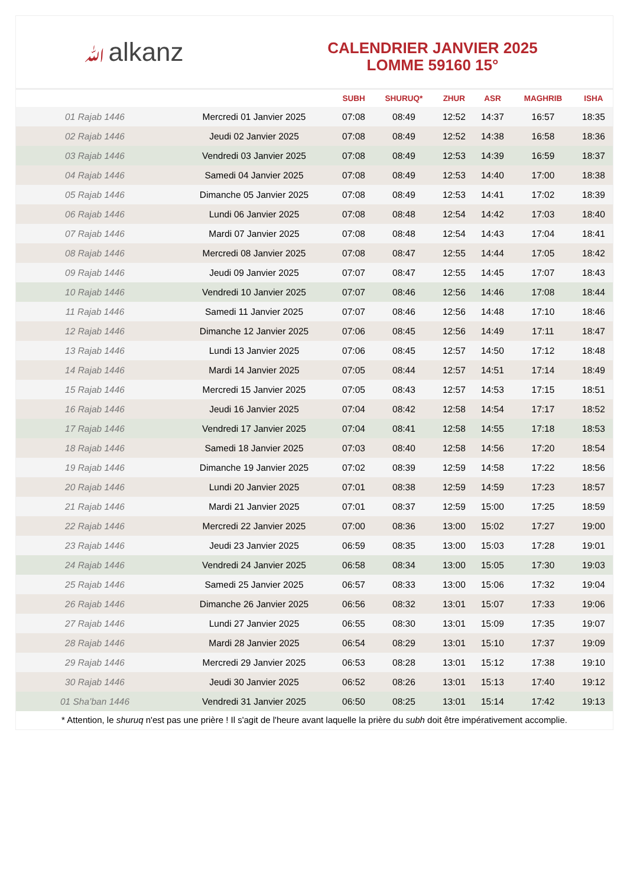ﷲalkanz
CALENDRIER JANVIER 2025
LOMME 59160 15°
| | | SUBH | SHURUQ* | ZHUR | ASR | MAGHRIB | ISHA |
| --- | --- | --- | --- | --- | --- | --- | --- |
| 01 Rajab 1446 | Mercredi 01 Janvier 2025 | 07:08 | 08:49 | 12:52 | 14:37 | 16:57 | 18:35 |
| 02 Rajab 1446 | Jeudi 02 Janvier 2025 | 07:08 | 08:49 | 12:52 | 14:38 | 16:58 | 18:36 |
| 03 Rajab 1446 | Vendredi 03 Janvier 2025 | 07:08 | 08:49 | 12:53 | 14:39 | 16:59 | 18:37 |
| 04 Rajab 1446 | Samedi 04 Janvier 2025 | 07:08 | 08:49 | 12:53 | 14:40 | 17:00 | 18:38 |
| 05 Rajab 1446 | Dimanche 05 Janvier 2025 | 07:08 | 08:49 | 12:53 | 14:41 | 17:02 | 18:39 |
| 06 Rajab 1446 | Lundi 06 Janvier 2025 | 07:08 | 08:48 | 12:54 | 14:42 | 17:03 | 18:40 |
| 07 Rajab 1446 | Mardi 07 Janvier 2025 | 07:08 | 08:48 | 12:54 | 14:43 | 17:04 | 18:41 |
| 08 Rajab 1446 | Mercredi 08 Janvier 2025 | 07:08 | 08:47 | 12:55 | 14:44 | 17:05 | 18:42 |
| 09 Rajab 1446 | Jeudi 09 Janvier 2025 | 07:07 | 08:47 | 12:55 | 14:45 | 17:07 | 18:43 |
| 10 Rajab 1446 | Vendredi 10 Janvier 2025 | 07:07 | 08:46 | 12:56 | 14:46 | 17:08 | 18:44 |
| 11 Rajab 1446 | Samedi 11 Janvier 2025 | 07:07 | 08:46 | 12:56 | 14:48 | 17:10 | 18:46 |
| 12 Rajab 1446 | Dimanche 12 Janvier 2025 | 07:06 | 08:45 | 12:56 | 14:49 | 17:11 | 18:47 |
| 13 Rajab 1446 | Lundi 13 Janvier 2025 | 07:06 | 08:45 | 12:57 | 14:50 | 17:12 | 18:48 |
| 14 Rajab 1446 | Mardi 14 Janvier 2025 | 07:05 | 08:44 | 12:57 | 14:51 | 17:14 | 18:49 |
| 15 Rajab 1446 | Mercredi 15 Janvier 2025 | 07:05 | 08:43 | 12:57 | 14:53 | 17:15 | 18:51 |
| 16 Rajab 1446 | Jeudi 16 Janvier 2025 | 07:04 | 08:42 | 12:58 | 14:54 | 17:17 | 18:52 |
| 17 Rajab 1446 | Vendredi 17 Janvier 2025 | 07:04 | 08:41 | 12:58 | 14:55 | 17:18 | 18:53 |
| 18 Rajab 1446 | Samedi 18 Janvier 2025 | 07:03 | 08:40 | 12:58 | 14:56 | 17:20 | 18:54 |
| 19 Rajab 1446 | Dimanche 19 Janvier 2025 | 07:02 | 08:39 | 12:59 | 14:58 | 17:22 | 18:56 |
| 20 Rajab 1446 | Lundi 20 Janvier 2025 | 07:01 | 08:38 | 12:59 | 14:59 | 17:23 | 18:57 |
| 21 Rajab 1446 | Mardi 21 Janvier 2025 | 07:01 | 08:37 | 12:59 | 15:00 | 17:25 | 18:59 |
| 22 Rajab 1446 | Mercredi 22 Janvier 2025 | 07:00 | 08:36 | 13:00 | 15:02 | 17:27 | 19:00 |
| 23 Rajab 1446 | Jeudi 23 Janvier 2025 | 06:59 | 08:35 | 13:00 | 15:03 | 17:28 | 19:01 |
| 24 Rajab 1446 | Vendredi 24 Janvier 2025 | 06:58 | 08:34 | 13:00 | 15:05 | 17:30 | 19:03 |
| 25 Rajab 1446 | Samedi 25 Janvier 2025 | 06:57 | 08:33 | 13:00 | 15:06 | 17:32 | 19:04 |
| 26 Rajab 1446 | Dimanche 26 Janvier 2025 | 06:56 | 08:32 | 13:01 | 15:07 | 17:33 | 19:06 |
| 27 Rajab 1446 | Lundi 27 Janvier 2025 | 06:55 | 08:30 | 13:01 | 15:09 | 17:35 | 19:07 |
| 28 Rajab 1446 | Mardi 28 Janvier 2025 | 06:54 | 08:29 | 13:01 | 15:10 | 17:37 | 19:09 |
| 29 Rajab 1446 | Mercredi 29 Janvier 2025 | 06:53 | 08:28 | 13:01 | 15:12 | 17:38 | 19:10 |
| 30 Rajab 1446 | Jeudi 30 Janvier 2025 | 06:52 | 08:26 | 13:01 | 15:13 | 17:40 | 19:12 |
| 01 Sha’ban 1446 | Vendredi 31 Janvier 2025 | 06:50 | 08:25 | 13:01 | 15:14 | 17:42 | 19:13 |
* Attention, le shuruq n'est pas une prière ! Il s'agit de l'heure avant laquelle la prière du subh doit être impérativement accomplie.